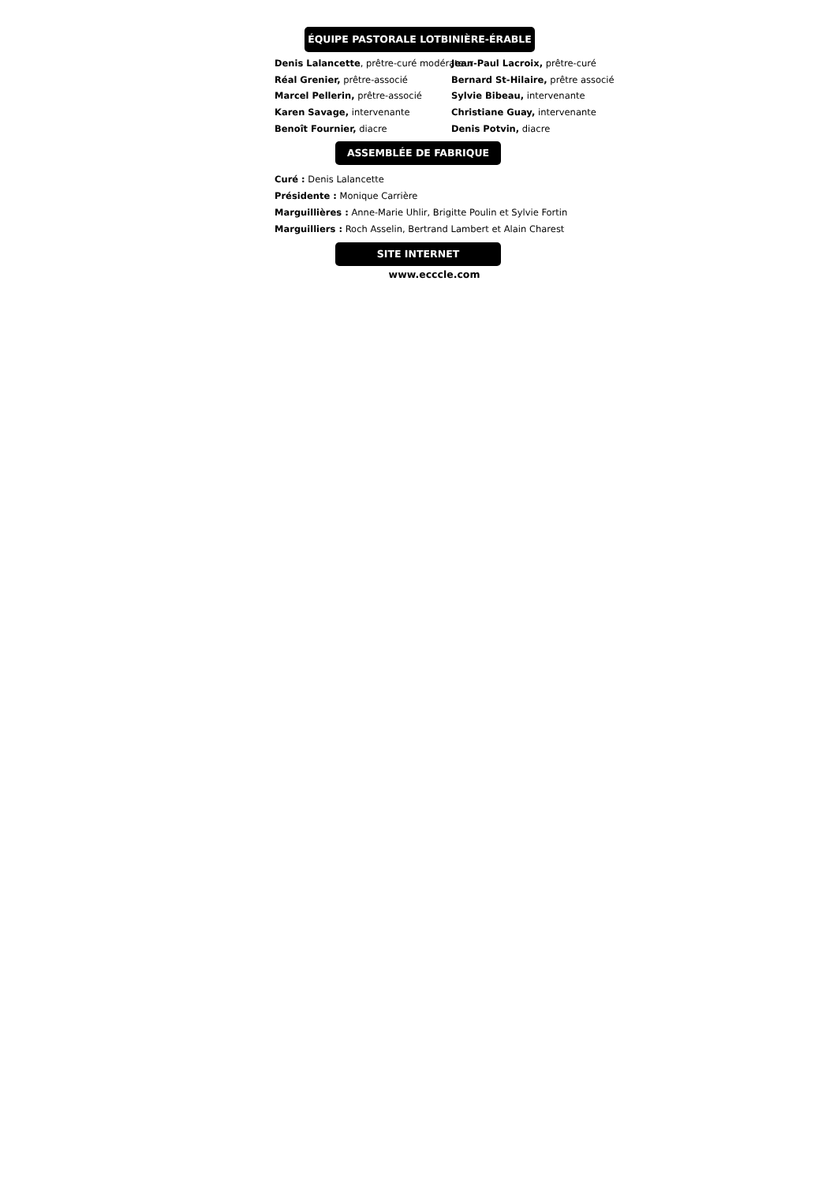ÉQUIPE PASTORALE LOTBINIÈRE-ÉRABLE
Denis Lalancette, prêtre-curé modérateur
Jean-Paul Lacroix, prêtre-curé
Réal Grenier, prêtre-associé
Bernard St-Hilaire, prêtre associé
Marcel Pellerin, prêtre-associé
Sylvie Bibeau, intervenante
Karen Savage, intervenante
Christiane Guay, intervenante
Benoît Fournier, diacre
Denis Potvin, diacre
ASSEMBLÉE DE FABRIQUE
Curé : Denis Lalancette
Présidente : Monique Carrière
Marguillières : Anne-Marie Uhlir, Brigitte Poulin et Sylvie Fortin
Marguilliers : Roch Asselin, Bertrand Lambert et Alain Charest
SITE INTERNET
www.ecccle.com